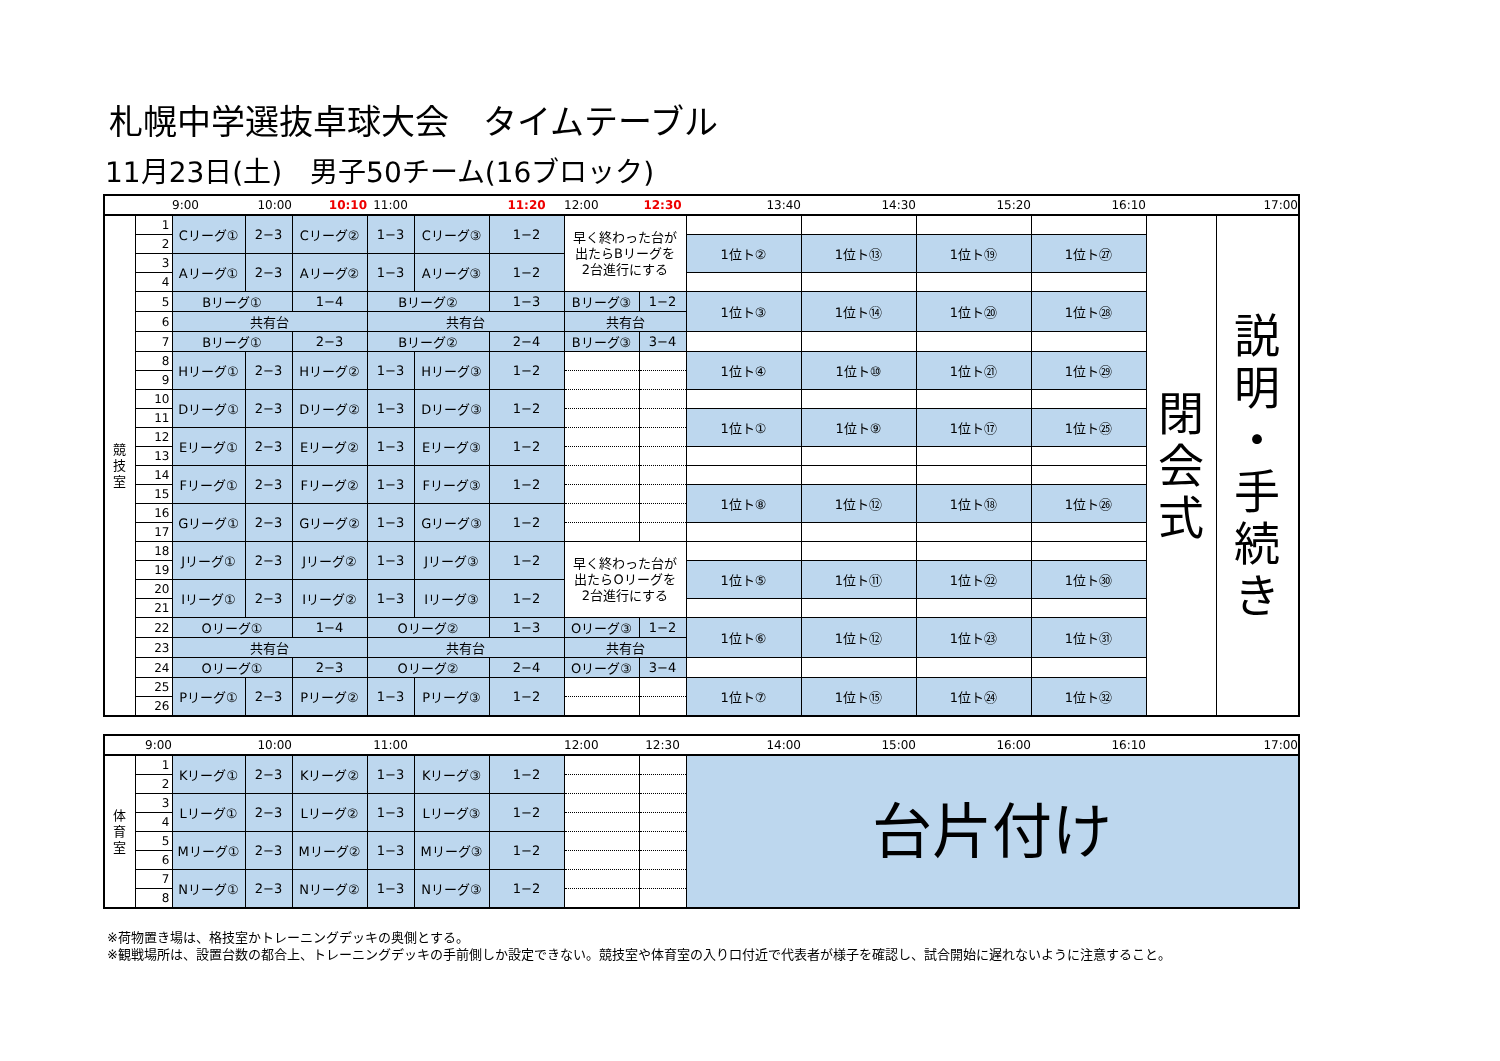札幌中学選抜卓球大会　タイムテーブル
11月23日(土)　男子50チーム(16ブロック)
| | | 9:00 | 10:00 | 10:10 | 11:00 | | 11:20 | 12:00 | 12:30 | 13:40 | 14:30 | 15:20 | 16:10 | | 17:00 |
| --- | --- | --- | --- | --- | --- | --- | --- | --- | --- | --- | --- | --- | --- | --- | --- |
| 競 技 室 | 1 | Cリーグ① | 2−3 | Cリーグ② | 1−3 | Cリーグ③ | 1−2 | 早く終わった台が 出たらBリーグを 2台進行にする | | | | | | 閉 会 式 | 説 明 ・ 手 続 き |
| | 2 | | | | | | | | | 1位ト② | 1位ト⑬ | 1位ト⑲ | 1位ト㉗ | | |
| | 3 | Aリーグ① | 2−3 | Aリーグ② | 1−3 | Aリーグ③ | 1−2 | | | | | | | | |
| | 4 | | | | | | | | | | | | | | |
| | 5 | Bリーグ① | | 1−4 | Bリーグ② | | 1−3 | Bリーグ③ | 1−2 | 1位ト③ | 1位ト⑭ | 1位ト⑳ | 1位ト㉘ | | |
| | 6 | 共有台 | | | 共有台 | | | 共有台 | | | | | | | |
| | 7 | Bリーグ① | | 2−3 | Bリーグ② | | 2−4 | Bリーグ③ | 3−4 | | | | | | |
| | 8 | Hリーグ① | 2−3 | Hリーグ② | 1−3 | Hリーグ③ | 1−2 | | | 1位ト④ | 1位ト⑩ | 1位ト㉑ | 1位ト㉙ | | |
| | 9 | | | | | | | | | | | | | | |
| | 10 | Dリーグ① | 2−3 | Dリーグ② | 1−3 | Dリーグ③ | 1−2 | | | | | | | | |
| | 11 | | | | | | | | | 1位ト① | 1位ト⑨ | 1位ト⑰ | 1位ト㉕ | | |
| | 12 | Eリーグ① | 2−3 | Eリーグ② | 1−3 | Eリーグ③ | 1−2 | | | | | | | | |
| | 13 | | | | | | | | | | | | | | |
| | 14 | Fリーグ① | 2−3 | Fリーグ② | 1−3 | Fリーグ③ | 1−2 | | | | | | | | |
| | 15 | | | | | | | | | 1位ト⑧ | 1位ト⑫ | 1位ト⑱ | 1位ト㉖ | | |
| | 16 | Gリーグ① | 2−3 | Gリーグ② | 1−3 | Gリーグ③ | 1−2 | | | | | | | | |
| | 17 | | | | | | | | | | | | | | |
| | 18 | Jリーグ① | 2−3 | Jリーグ② | 1−3 | Jリーグ③ | 1−2 | 早く終わった台が 出たらOリーグを 2台進行にする | | | | | | | |
| | 19 | | | | | | | | | 1位ト⑤ | 1位ト⑪ | 1位ト㉒ | 1位ト㉚ | | |
| | 20 | Iリーグ① | 2−3 | Iリーグ② | 1−3 | Iリーグ③ | 1−2 | | | | | | | | |
| | 21 | | | | | | | | | | | | | | |
| | 22 | Oリーグ① | | 1−4 | Oリーグ② | | 1−3 | Oリーグ③ | 1−2 | 1位ト⑥ | 1位ト⑫ | 1位ト㉓ | 1位ト㉛ | | |
| | 23 | 共有台 | | | 共有台 | | | 共有台 | | | | | | | |
| | 24 | Oリーグ① | | 2−3 | Oリーグ② | | 2−4 | Oリーグ③ | 3−4 | | | | | | |
| | 25 | Pリーグ① | 2−3 | Pリーグ② | 1−3 | Pリーグ③ | 1−2 | | | 1位ト⑦ | 1位ト⑮ | 1位ト㉔ | 1位ト㉜ | | |
| | 26 | | | | | | | | | | | | | | |
| | 9:00 | | 10:00 | | 11:00 | | | 12:00 | 12:30 | 14:00 | 15:00 | 16:00 | 16:10 | | 17:00 |
| --- | --- | --- | --- | --- | --- | --- | --- | --- | --- | --- | --- | --- | --- | --- | --- |
| 体 育 室 | 1 | Kリーグ① | 2−3 | Kリーグ② | 1−3 | Kリーグ③ | 1−2 | | | 台片付け | | | | | |
| | 2 | | | | | | | | | | | | | | |
| | 3 | Lリーグ① | 2−3 | Lリーグ② | 1−3 | Lリーグ③ | 1−2 | | | | | | | | |
| | 4 | | | | | | | | | | | | | | |
| | 5 | Mリーグ① | 2−3 | Mリーグ② | 1−3 | Mリーグ③ | 1−2 | | | | | | | | |
| | 6 | | | | | | | | | | | | | | |
| | 7 | Nリーグ① | 2−3 | Nリーグ② | 1−3 | Nリーグ③ | 1−2 | | | | | | | | |
| | 8 | | | | | | | | | | | | | | |
※荷物置き場は、格技室かトレーニングデッキの奥側とする。
※観戦場所は、設置台数の都合上、トレーニングデッキの手前側しか設定できない。競技室や体育室の入り口付近で代表者が様子を確認し、試合開始に遅れないように注意すること。